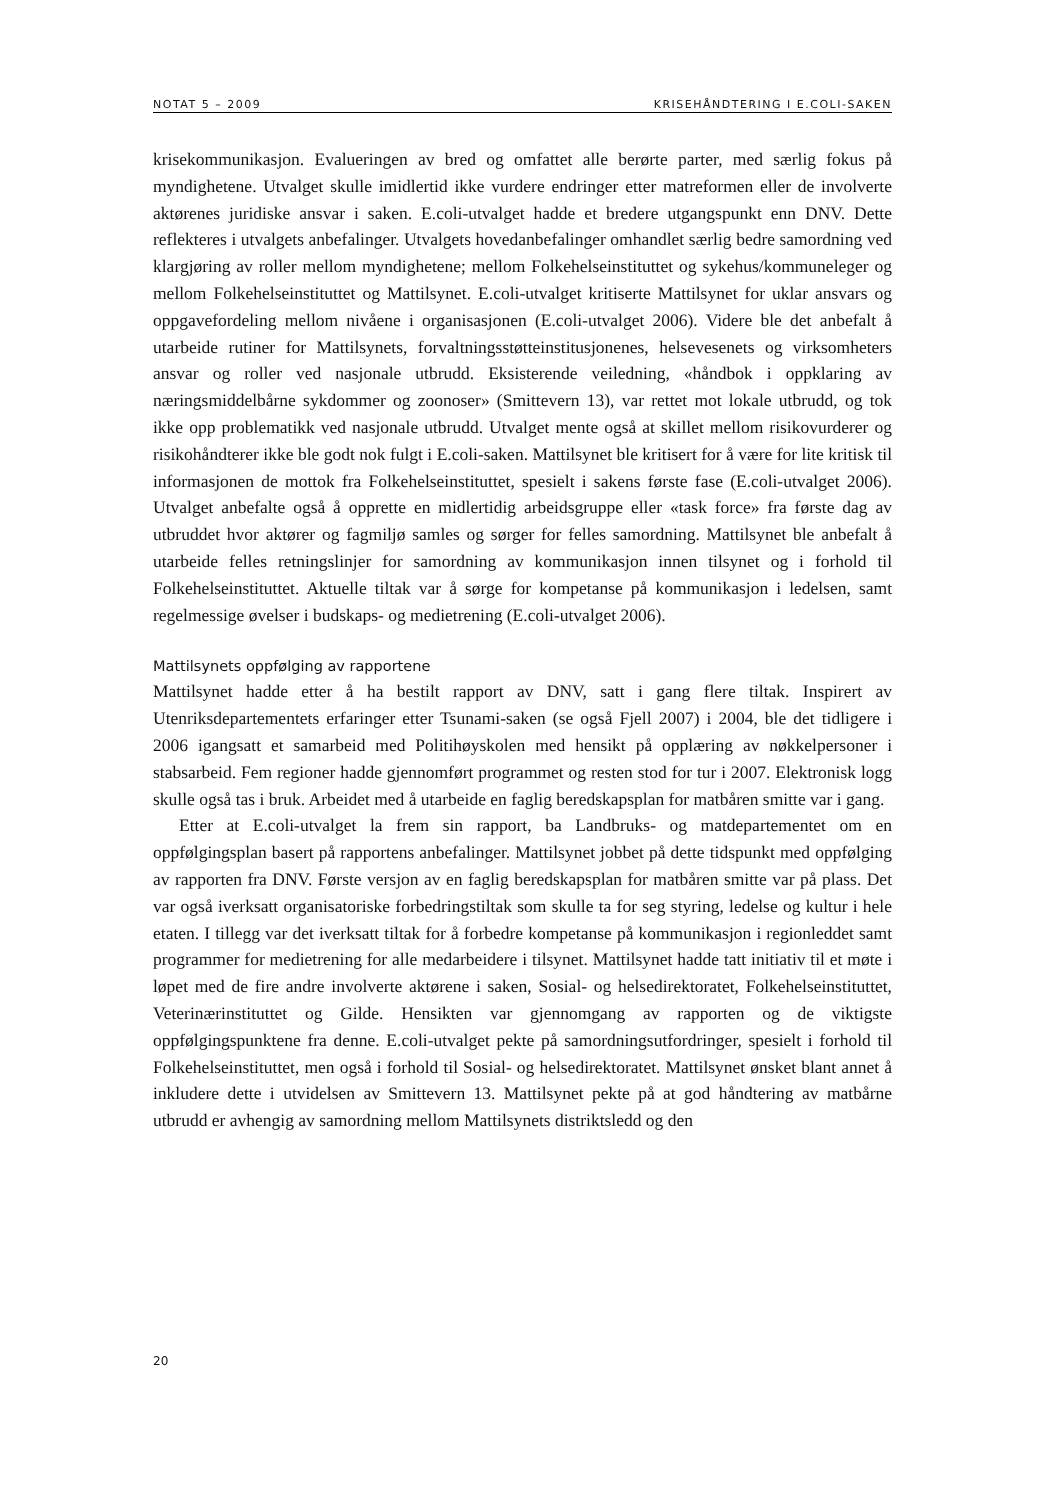NOTAT 5 – 2009 KRISEHÅNDTERING I E.COLI-SAKEN
krisekommunikasjon. Evalueringen av bred og omfattet alle berørte parter, med særlig fokus på myndighetene. Utvalget skulle imidlertid ikke vurdere endringer etter matreformen eller de involverte aktørenes juridiske ansvar i saken. E.coli-utvalget hadde et bredere utgangspunkt enn DNV. Dette reflekteres i utvalgets anbefalinger. Utvalgets hovedanbefalinger omhandlet særlig bedre samordning ved klargjøring av roller mellom myndighetene; mellom Folkehelseinstituttet og sykehus/kommuneleger og mellom Folkehelseinstituttet og Mattilsynet. E.coli-utvalget kritiserte Mattilsynet for uklar ansvars og oppgavefordeling mellom nivåene i organisasjonen (E.coli-utvalget 2006). Videre ble det anbefalt å utarbeide rutiner for Mattilsynets, forvaltningsstøtteinstitusjonenes, helsevesenets og virksomheters ansvar og roller ved nasjonale utbrudd. Eksisterende veiledning, «håndbok i oppklaring av næringsmiddelbårne sykdommer og zoonoser» (Smittevern 13), var rettet mot lokale utbrudd, og tok ikke opp problematikk ved nasjonale utbrudd. Utvalget mente også at skillet mellom risikovurderer og risikohåndterer ikke ble godt nok fulgt i E.coli-saken. Mattilsynet ble kritisert for å være for lite kritisk til informasjonen de mottok fra Folkehelseinstituttet, spesielt i sakens første fase (E.coli-utvalget 2006). Utvalget anbefalte også å opprette en midlertidig arbeidsgruppe eller «task force» fra første dag av utbruddet hvor aktører og fagmiljø samles og sørger for felles samordning. Mattilsynet ble anbefalt å utarbeide felles retningslinjer for samordning av kommunikasjon innen tilsynet og i forhold til Folkehelseinstituttet. Aktuelle tiltak var å sørge for kompetanse på kommunikasjon i ledelsen, samt regelmessige øvelser i budskaps- og medietrening (E.coli-utvalget 2006).
Mattilsynets oppfølging av rapportene
Mattilsynet hadde etter å ha bestilt rapport av DNV, satt i gang flere tiltak. Inspirert av Utenriksdepartementets erfaringer etter Tsunami-saken (se også Fjell 2007) i 2004, ble det tidligere i 2006 igangsatt et samarbeid med Politihøyskolen med hensikt på opplæring av nøkkelpersoner i stabsarbeid. Fem regioner hadde gjennomført programmet og resten stod for tur i 2007. Elektronisk logg skulle også tas i bruk. Arbeidet med å utarbeide en faglig beredskapsplan for matbåren smitte var i gang.
Etter at E.coli-utvalget la frem sin rapport, ba Landbruks- og matdepartementet om en oppfølgingsplan basert på rapportens anbefalinger. Mattilsynet jobbet på dette tidspunkt med oppfølging av rapporten fra DNV. Første versjon av en faglig beredskapsplan for matbåren smitte var på plass. Det var også iverksatt organisatoriske forbedringstiltak som skulle ta for seg styring, ledelse og kultur i hele etaten. I tillegg var det iverksatt tiltak for å forbedre kompetanse på kommunikasjon i regionleddet samt programmer for medietrening for alle medarbeidere i tilsynet. Mattilsynet hadde tatt initiativ til et møte i løpet med de fire andre involverte aktørene i saken, Sosial- og helsedirektoratet, Folkehelseinstituttet, Veterinærinstituttet og Gilde. Hensikten var gjennomgang av rapporten og de viktigste oppfølgingspunktene fra denne. E.coli-utvalget pekte på samordningsutfordringer, spesielt i forhold til Folkehelseinstituttet, men også i forhold til Sosial- og helsedirektoratet. Mattilsynet ønsket blant annet å inkludere dette i utvidelsen av Smittevern 13. Mattilsynet pekte på at god håndtering av matbårne utbrudd er avhengig av samordning mellom Mattilsynets distriktsledd og den
20